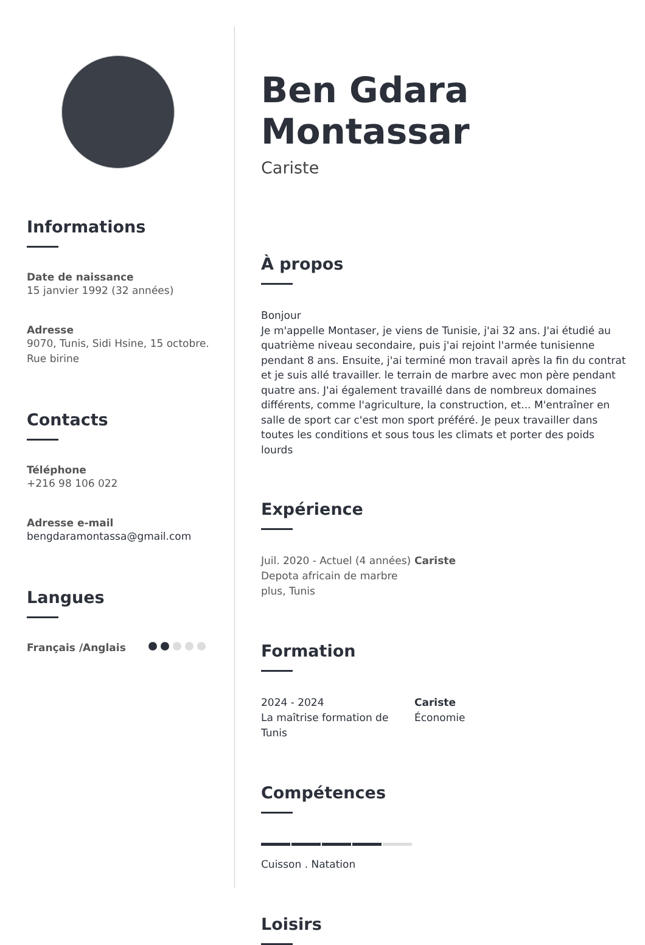Informations
Date de naissance
15 janvier 1992 (32 années)
Adresse
9070, Tunis, Sidi Hsine, 15 octobre.
Rue birine
Contacts
Téléphone
+216 98 106 022
Adresse e-mail
bengdaramontassa@gmail.com
Langues
Français /Anglais
Ben Gdara Montassar
Cariste
À propos
Bonjour
Je m'appelle Montaser, je viens de Tunisie, j'ai 32 ans. J'ai étudié au quatrième niveau secondaire, puis j'ai rejoint l'armée tunisienne pendant 8 ans. Ensuite, j'ai terminé mon travail après la fin du contrat et je suis allé travailler. le terrain de marbre avec mon père pendant quatre ans. J'ai également travaillé dans de nombreux domaines différents, comme l'agriculture, la construction, et... M'entraîner en salle de sport car c'est mon sport préféré. Je peux travailler dans toutes les conditions et sous tous les climats et porter des poids lourds
Expérience
Juil. 2020 - Actuel (4 années)
Depota africain de marbre plus, Tunis
Cariste
Formation
2024 - 2024
La maîtrise formation de Tunis
Cariste
Économie
Compétences
Cuisson . Natation
Loisirs